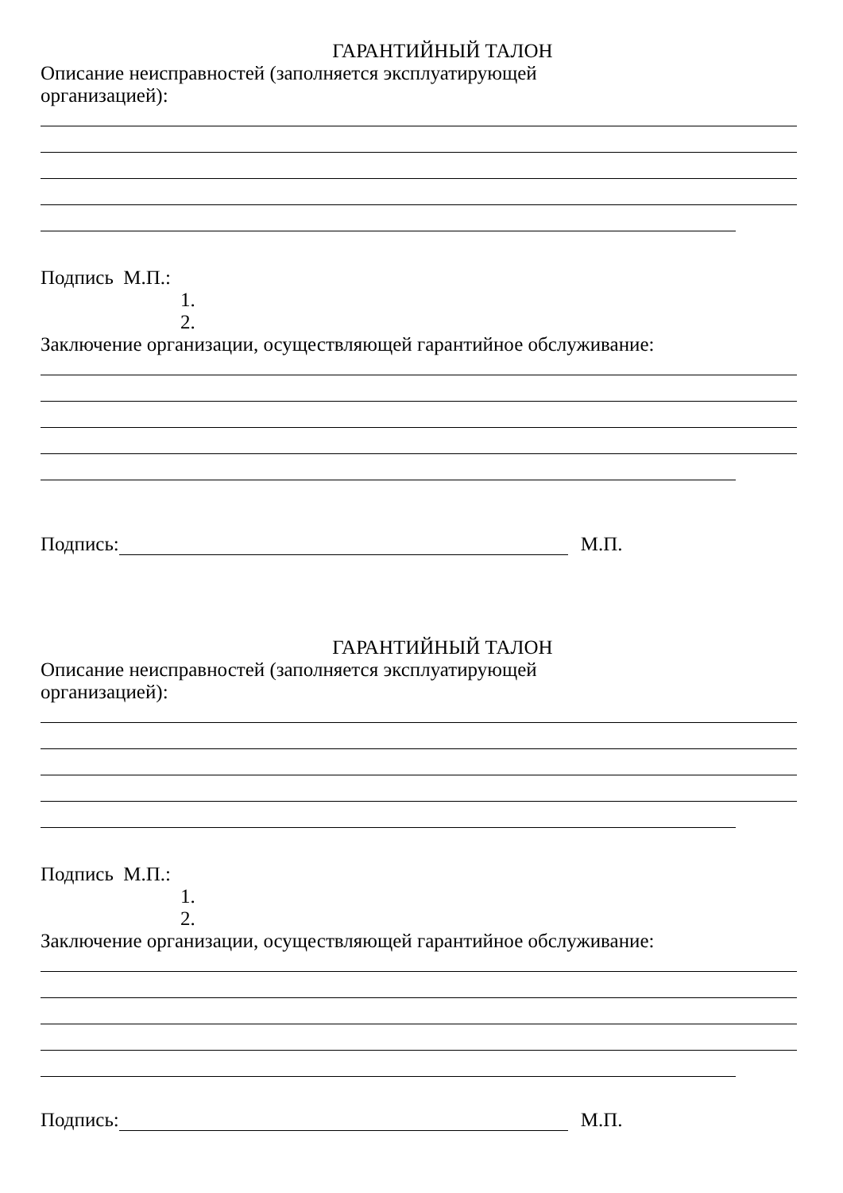ГАРАНТИЙНЫЙ ТАЛОН
Описание неисправностей (заполняется эксплуатирующей
организацией):
Подпись М.П.:
1.
2.
Заключение организации, осуществляющей гарантийное обслуживание:
Подпись: М.П.
ГАРАНТИЙНЫЙ ТАЛОН
Описание неисправностей (заполняется эксплуатирующей
организацией):
Подпись М.П.:
1.
2.
Заключение организации, осуществляющей гарантийное обслуживание:
Подпись: М.П.